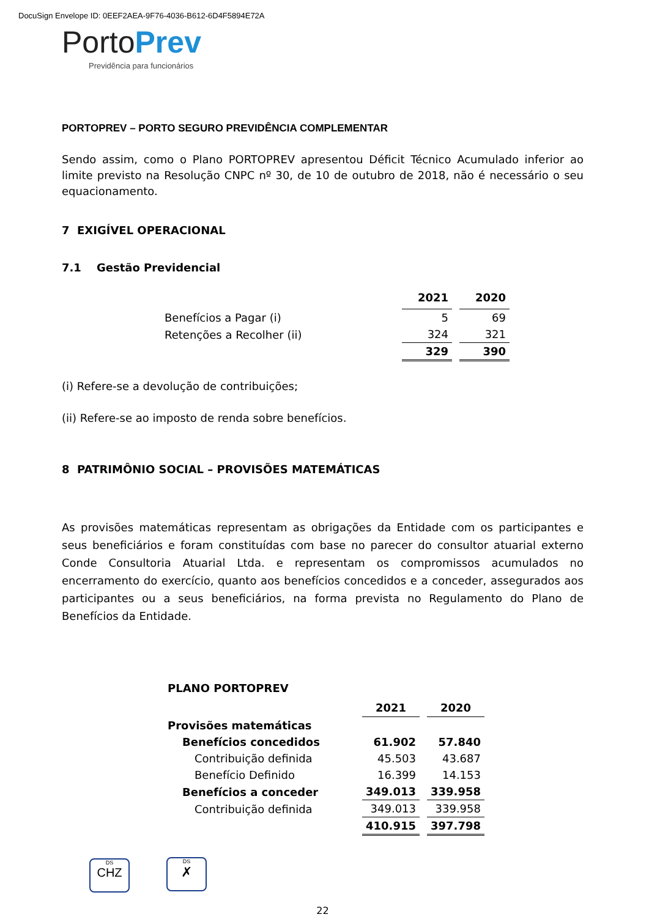DocuSign Envelope ID: 0EEF2AEA-9F76-4036-B612-6D4F5894E72A
Porto Prev
Previdência para funcionários
PORTOPREV – PORTO SEGURO PREVIDÊNCIA COMPLEMENTAR
Sendo assim, como o Plano PORTOPREV apresentou Déficit Técnico Acumulado inferior ao limite previsto na Resolução CNPC nº 30, de 10 de outubro de 2018, não é necessário o seu equacionamento.
7 EXIGÍVEL OPERACIONAL
7.1 Gestão Previdencial
| | 2021 | 2020 |
| --- | --- | --- |
| Benefícios a Pagar (i) | 5 | 69 |
| Retenções a Recolher (ii) | 324 | 321 |
| | 329 | 390 |
(i) Refere-se a devolução de contribuições;
(ii) Refere-se ao imposto de renda sobre benefícios.
8 PATRIMÔNIO SOCIAL – PROVISÕES MATEMÁTICAS
As provisões matemáticas representam as obrigações da Entidade com os participantes e seus beneficiários e foram constituídas com base no parecer do consultor atuarial externo Conde Consultoria Atuarial Ltda. e representam os compromissos acumulados no encerramento do exercício, quanto aos benefícios concedidos e a conceder, assegurados aos participantes ou a seus beneficiários, na forma prevista no Regulamento do Plano de Benefícios da Entidade.
| PLANO PORTOPREV | | |
| | 2021 | 2020 |
| Provisões matemáticas | | |
| Benefícios concedidos | 61.902 | 57.840 |
| Contribuição definida | 45.503 | 43.687 |
| Benefício Definido | 16.399 | 14.153 |
| Benefícios a conceder | 349.013 | 339.958 |
| Contribuição definida | 349.013 | 339.958 |
| | 410.915 | 397.798 |
DS
CHZ DS
✗
22